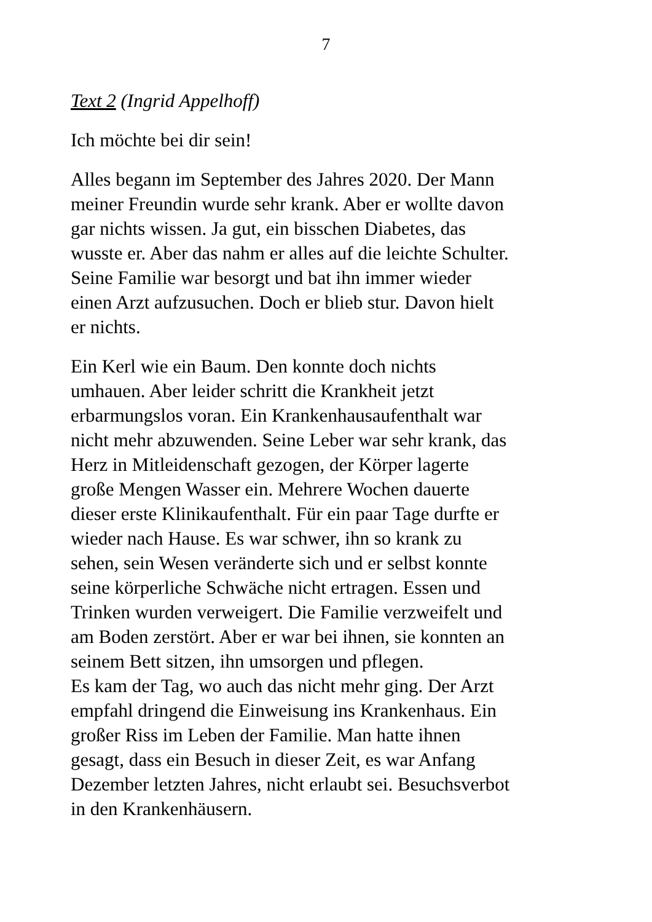7
Text 2 (Ingrid Appelhoff)
Ich möchte bei dir sein!
Alles begann im September des Jahres 2020. Der Mann
meiner Freundin wurde sehr krank. Aber er wollte davon
gar nichts wissen. Ja gut, ein bisschen Diabetes, das
wusste er. Aber das nahm er alles auf die leichte Schulter.
Seine Familie war besorgt und bat ihn immer wieder
einen Arzt aufzusuchen. Doch er blieb stur. Davon hielt
er nichts.
Ein Kerl wie ein Baum. Den konnte doch nichts
umhauen. Aber leider schritt die Krankheit jetzt
erbarmungslos voran. Ein Krankenhausaufenthalt war
nicht mehr abzuwenden. Seine Leber war sehr krank, das
Herz in Mitleidenschaft gezogen, der Körper lagerte
große Mengen Wasser ein. Mehrere Wochen dauerte
dieser erste Klinikaufenthalt. Für ein paar Tage durfte er
wieder nach Hause. Es war schwer, ihn so krank zu
sehen, sein Wesen veränderte sich und er selbst konnte
seine körperliche Schwäche nicht ertragen. Essen und
Trinken wurden verweigert. Die Familie verzweifelt und
am Boden zerstört. Aber er war bei ihnen, sie konnten an
seinem Bett sitzen, ihn umsorgen und pflegen.
Es kam der Tag, wo auch das nicht mehr ging. Der Arzt
empfahl dringend die Einweisung ins Krankenhaus. Ein
großer Riss im Leben der Familie. Man hatte ihnen
gesagt, dass ein Besuch in dieser Zeit, es war Anfang
Dezember letzten Jahres, nicht erlaubt sei. Besuchsverbot
in den Krankenhäusern.